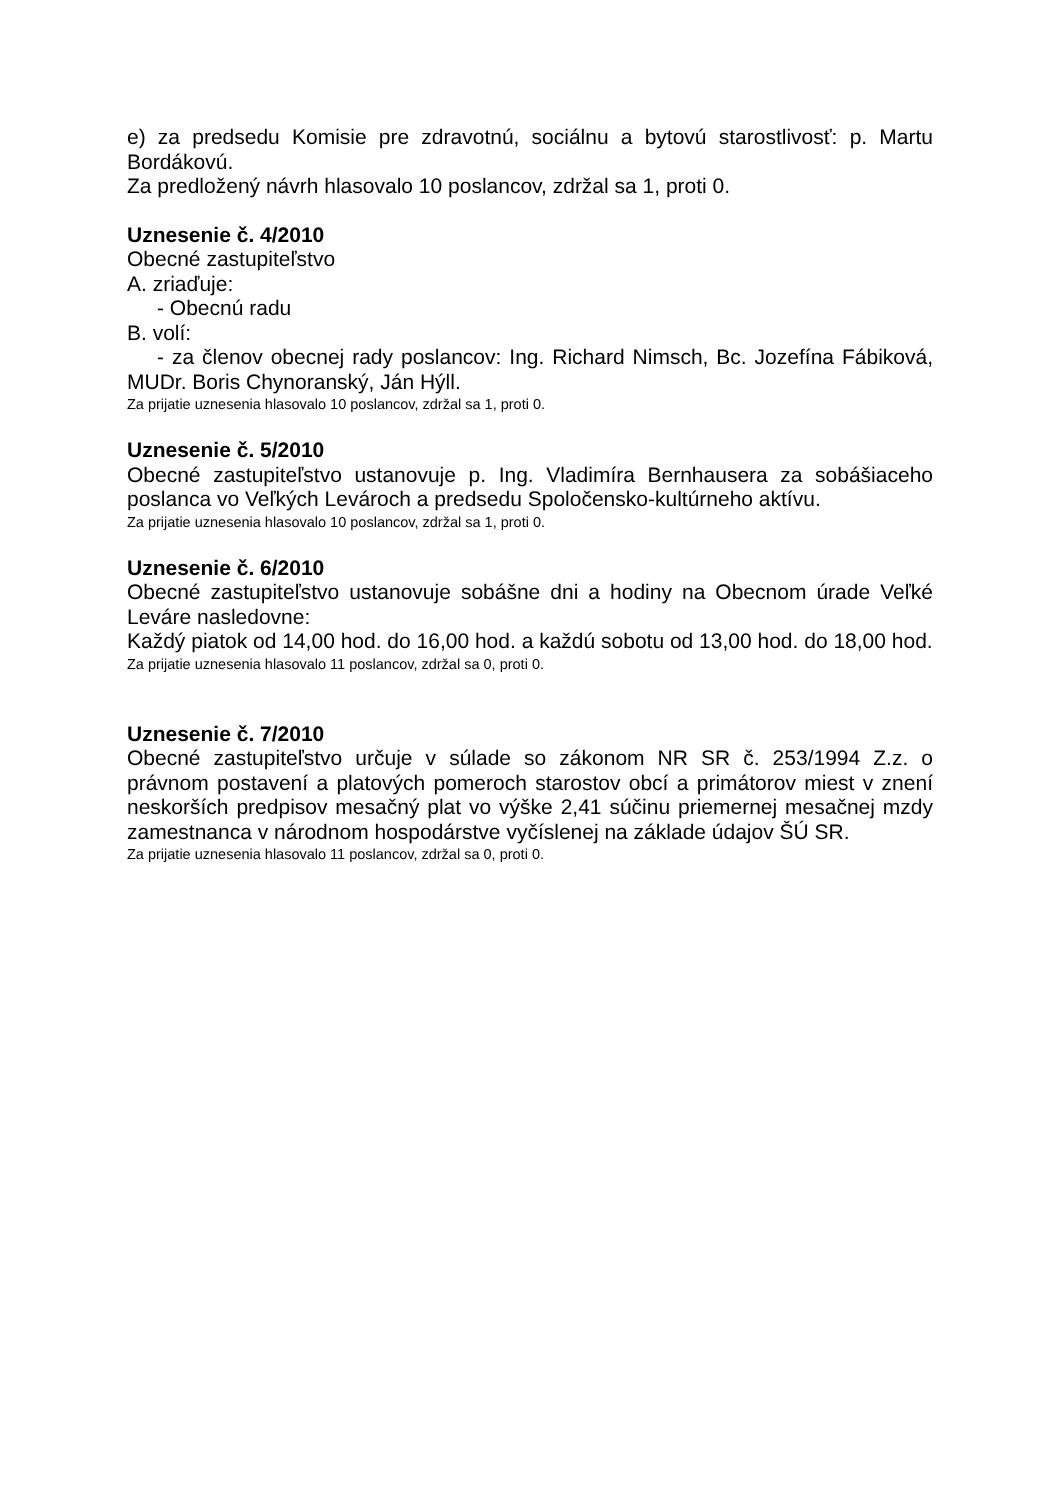e) za predsedu Komisie pre zdravotnú, sociálnu a bytovú starostlivosť: p. Martu Bordákovú.
Za predložený návrh hlasovalo 10 poslancov, zdržal sa 1, proti 0.
Uznesenie č. 4/2010
Obecné zastupiteľstvo
A. zriaďuje:
- Obecnú radu
B. volí:
- za členov obecnej rady poslancov: Ing. Richard Nimsch, Bc. Jozefína Fábiková, MUDr. Boris Chynoranský, Ján Hýll.
Za prijatie uznesenia hlasovalo 10 poslancov, zdržal sa 1, proti 0.
Uznesenie č. 5/2010
Obecné zastupiteľstvo ustanovuje p. Ing. Vladimíra Bernhausera za sobášiaceho poslanca vo Veľkých Levároch a predsedu Spoločensko-kultúrneho aktívu.
Za prijatie uznesenia hlasovalo 10 poslancov, zdržal sa 1, proti 0.
Uznesenie č. 6/2010
Obecné zastupiteľstvo ustanovuje sobášne dni a hodiny na Obecnom úrade Veľké Leváre nasledovne:
Každý piatok od 14,00 hod. do 16,00 hod. a každú sobotu od 13,00 hod. do 18,00 hod.
Za prijatie uznesenia hlasovalo 11 poslancov, zdržal sa 0, proti 0.
Uznesenie č. 7/2010
Obecné zastupiteľstvo určuje v súlade so zákonom NR SR č. 253/1994 Z.z. o právnom postavení a platových pomeroch starostov obcí a primátorov miest v znení neskorších predpisov mesačný plat vo výške 2,41 súčinu priemernej mesačnej mzdy zamestnanca v národnom hospodárstve vyčíslenej na základe údajov ŠÚ SR.
Za prijatie uznesenia hlasovalo 11 poslancov, zdržal sa 0, proti 0.